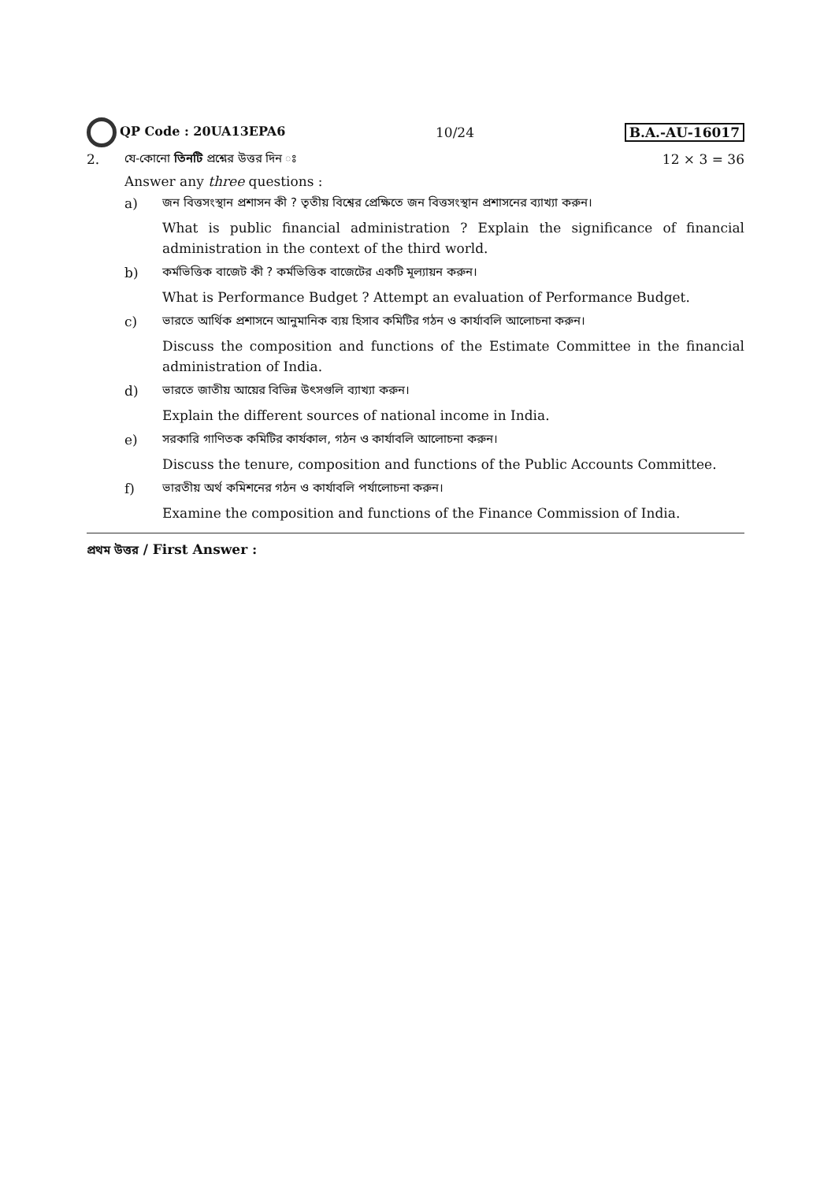QP Code : 20UA13EPA6 10/24 B.A.-AU-16017
2. যে-কোনো তিনটি প্রশ্নের উত্তর দিন ঃ
12 × 3 = 36
Answer any three questions :
a) জন বিত্তসংস্থান প্রশাসন কী ? তৃতীয় বিশ্বের প্রেক্ষিতে জন বিত্তসংস্থান প্রশাসনের ব্যাখ্যা করুন।
What is public financial administration ? Explain the significance of financial administration in the context of the third world.
b) কর্মভিত্তিক বাজেট কী ? কর্মভিত্তিক বাজেটের একটি মূল্যায়ন করুন।
What is Performance Budget ? Attempt an evaluation of Performance Budget.
c) ভারতে আর্থিক প্রশাসনে আনুমানিক ব্যয় হিসাব কমিটির গঠন ও কার্যাবলি আলোচনা করুন।
Discuss the composition and functions of the Estimate Committee in the financial administration of India.
d) ভারতে জাতীয় আয়ের বিভিন্ন উৎসগুলি ব্যাখ্যা করুন।
Explain the different sources of national income in India.
e) সরকারি গাণিতক কমিটির কার্যকাল, গঠন ও কার্যাবলি আলোচনা করুন।
Discuss the tenure, composition and functions of the Public Accounts Committee.
f) ভারতীয় অর্থ কমিশনের গঠন ও কার্যাবলি পর্যালোচনা করুন।
Examine the composition and functions of the Finance Commission of India.
প্রথম উত্তর / First Answer :